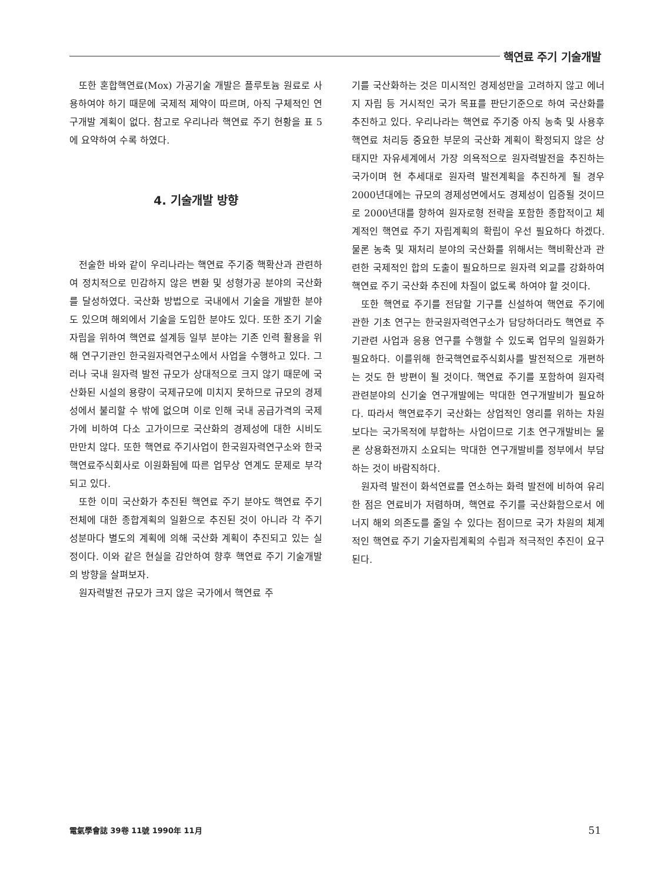핵연료 주기 기술개발
또한 혼합핵연료(Mox) 가공기술 개발은 플루토늄 원료로 사용하여야 하기 때문에 국제적 제약이 따르며, 아직 구체적인 연구개발 계획이 없다. 참고로 우리나라 핵연료 주기 현황을 표 5에 요약하여 수록 하였다.
4. 기술개발 방향
전술한 바와 같이 우리나라는 핵연료 주기중 핵확산과 관련하여 정치적으로 민감하지 않은 변환 및 성형가공 분야의 국산화를 달성하였다. 국산화 방법으로 국내에서 기술을 개발한 분야도 있으며 해외에서 기술을 도입한 분야도 있다. 또한 조기 기술자립을 위하여 핵연료 설계등 일부 분야는 기존 인력 활용을 위해 연구기관인 한국원자력연구소에서 사업을 수행하고 있다. 그러나 국내 원자력 발전 규모가 상대적으로 크지 않기 때문에 국산화된 시설의 용량이 국제규모에 미치지 못하므로 규모의 경제성에서 불리할 수 밖에 없으며 이로 인해 국내 공급가격의 국제가에 비하여 다소 고가이므로 국산화의 경제성에 대한 시비도 만만치 않다. 또한 핵연료 주기사업이 한국원자력연구소와 한국핵연료주식회사로 이원화됨에 따른 업무상 연계도 문제로 부각되고 있다.
또한 이미 국산화가 추진된 핵연료 주기 분야도 핵연료 주기 전체에 대한 종합계획의 일환으로 추진된 것이 아니라 각 주기성분마다 별도의 계획에 의해 국산화 계획이 추진되고 있는 실정이다. 이와 같은 현실을 감안하여 향후 핵연료 주기 기술개발의 방향을 살펴보자.
원자력발전 규모가 크지 않은 국가에서 핵연료 주
기를 국산화하는 것은 미시적인 경제성만을 고려하지 않고 에너지 자립 등 거시적인 국가 목표를 판단기준으로 하여 국산화를 추진하고 있다. 우리나라는 핵연료 주기중 아직 농축 및 사용후 핵연료 처리등 중요한 부문의 국산화 계획이 확정되지 않은 상태지만 자유세계에서 가장 의욕적으로 원자력발전을 추진하는 국가이며 현 추세대로 원자력 발전계획을 추진하게 될 경우 2000년대에는 규모의 경제성면에서도 경제성이 입증될 것이므로 2000년대를 향하여 원자로형 전략을 포함한 종합적이고 체계적인 핵연료 주기 자립계획의 확립이 우선 필요하다 하겠다. 물론 농축 및 재처리 분야의 국산화를 위해서는 핵비확산과 관련한 국제적인 합의 도출이 필요하므로 원자력 외교를 강화하여 핵연료 주기 국산화 추진에 차질이 없도록 하여야 할 것이다.
또한 핵연료 주기를 전담할 기구를 신설하여 핵연료 주기에 관한 기초 연구는 한국원자력연구소가 담당하더라도 핵연료 주기관련 사업과 응용 연구를 수행할 수 있도록 업무의 일원화가 필요하다. 이를위해 한국핵연료주식회사를 발전적으로 개편하는 것도 한 방편이 될 것이다. 핵연료 주기를 포함하여 원자력 관련분야의 신기술 연구개발에는 막대한 연구개발비가 필요하다. 따라서 핵연료주기 국산화는 상업적인 영리를 위하는 차원보다는 국가목적에 부합하는 사업이므로 기초 연구개발비는 물론 상용화전까지 소요되는 막대한 연구개발비를 정부에서 부담하는 것이 바람직하다.
원자력 발전이 화석연료를 연소하는 화력 발전에 비하여 유리한 점은 연료비가 저렴하며, 핵연료 주기를 국산화함으로서 에너지 해외 의존도를 줄일 수 있다는 점이므로 국가 차원의 체계적인 핵연료 주기 기술자립계획의 수립과 적극적인 추진이 요구된다.
電氣學會誌 39卷 11號 1990年 11月 51